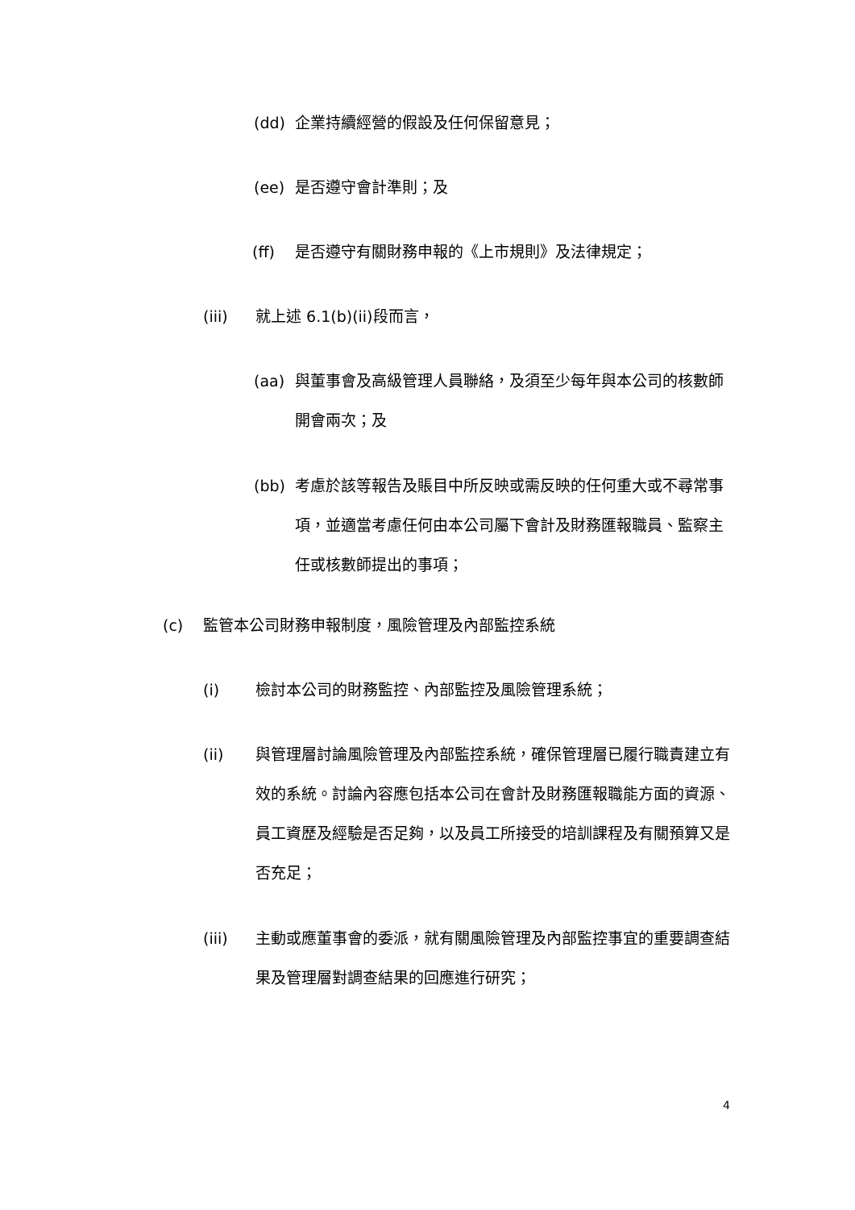(dd) 企業持續經營的假設及任何保留意見；
(ee) 是否遵守會計準則；及
(ff) 是否遵守有關財務申報的《上市規則》及法律規定；
(iii) 就上述 6.1(b)(ii)段而言，
(aa) 與董事會及高級管理人員聯絡，及須至少每年與本公司的核數師開會兩次；及
(bb) 考慮於該等報告及賬目中所反映或需反映的任何重大或不尋常事項，並適當考慮任何由本公司屬下會計及財務匯報職員、監察主任或核數師提出的事項；
(c) 監管本公司財務申報制度，風險管理及內部監控系統
(i) 檢討本公司的財務監控、內部監控及風險管理系統；
(ii) 與管理層討論風險管理及內部監控系統，確保管理層已履行職責建立有效的系統。討論內容應包括本公司在會計及財務匯報職能方面的資源、員工資歷及經驗是否足夠，以及員工所接受的培訓課程及有關預算又是否充足；
(iii) 主動或應董事會的委派，就有關風險管理及內部監控事宜的重要調查結果及管理層對調查結果的回應進行研究；
4